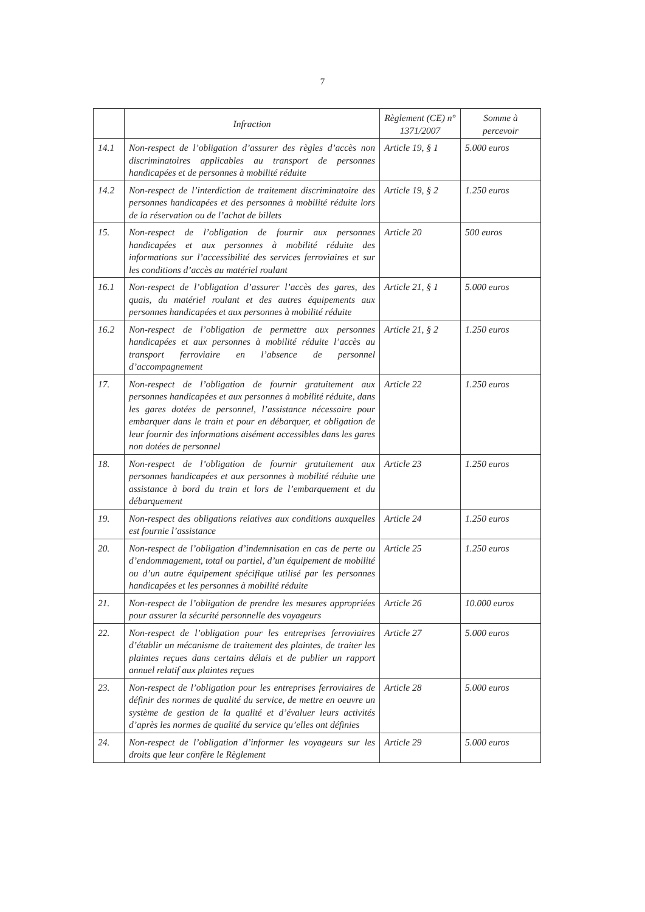7
| | Infraction | Règlement (CE) n° 1371/2007 | Somme à percevoir |
| --- | --- | --- | --- |
| 14.1 | Non-respect de l’obligation d’assurer des règles d’accès non discriminatoires applicables au transport de personnes handicapées et de personnes à mobilité réduite | Article 19, § 1 | 5.000 euros |
| 14.2 | Non-respect de l’interdiction de traitement discriminatoire des personnes handicapées et des personnes à mobilité réduite lors de la réservation ou de l’achat de billets | Article 19, § 2 | 1.250 euros |
| 15. | Non-respect de l’obligation de fournir aux personnes handicapées et aux personnes à mobilité réduite des informations sur l’accessibilité des services ferroviaires et sur les conditions d’accès au matériel roulant | Article 20 | 500 euros |
| 16.1 | Non-respect de l’obligation d’assurer l’accès des gares, des quais, du matériel roulant et des autres équipements aux personnes handicapées et aux personnes à mobilité réduite | Article 21, § 1 | 5.000 euros |
| 16.2 | Non-respect de l’obligation de permettre aux personnes handicapées et aux personnes à mobilité réduite l’accès au transport ferroviaire en l’absence de personnel d’accompagnement | Article 21, § 2 | 1.250 euros |
| 17. | Non-respect de l’obligation de fournir gratuitement aux personnes handicapées et aux personnes à mobilité réduite, dans les gares dotées de personnel, l’assistance nécessaire pour embarquer dans le train et pour en débarquer, et obligation de leur fournir des informations aisément accessibles dans les gares non dotées de personnel | Article 22 | 1.250 euros |
| 18. | Non-respect de l’obligation de fournir gratuitement aux personnes handicapées et aux personnes à mobilité réduite une assistance à bord du train et lors de l’embarquement et du débarquement | Article 23 | 1.250 euros |
| 19. | Non-respect des obligations relatives aux conditions auxquelles est fournie l’assistance | Article 24 | 1.250 euros |
| 20. | Non-respect de l’obligation d’indemnisation en cas de perte ou d’endommagement, total ou partiel, d’un équipement de mobilité ou d’un autre équipement spécifique utilisé par les personnes handicapées et les personnes à mobilité réduite | Article 25 | 1.250 euros |
| 21. | Non-respect de l’obligation de prendre les mesures appropriées pour assurer la sécurité personnelle des voyageurs | Article 26 | 10.000 euros |
| 22. | Non-respect de l’obligation pour les entreprises ferroviaires d’établir un mécanisme de traitement des plaintes, de traiter les plaintes reçues dans certains délais et de publier un rapport annuel relatif aux plaintes reçues | Article 27 | 5.000 euros |
| 23. | Non-respect de l’obligation pour les entreprises ferroviaires de définir des normes de qualité du service, de mettre en oeuvre un système de gestion de la qualité et d’évaluer leurs activités d’après les normes de qualité du service qu’elles ont définies | Article 28 | 5.000 euros |
| 24. | Non-respect de l’obligation d’informer les voyageurs sur les droits que leur confère le Règlement | Article 29 | 5.000 euros |